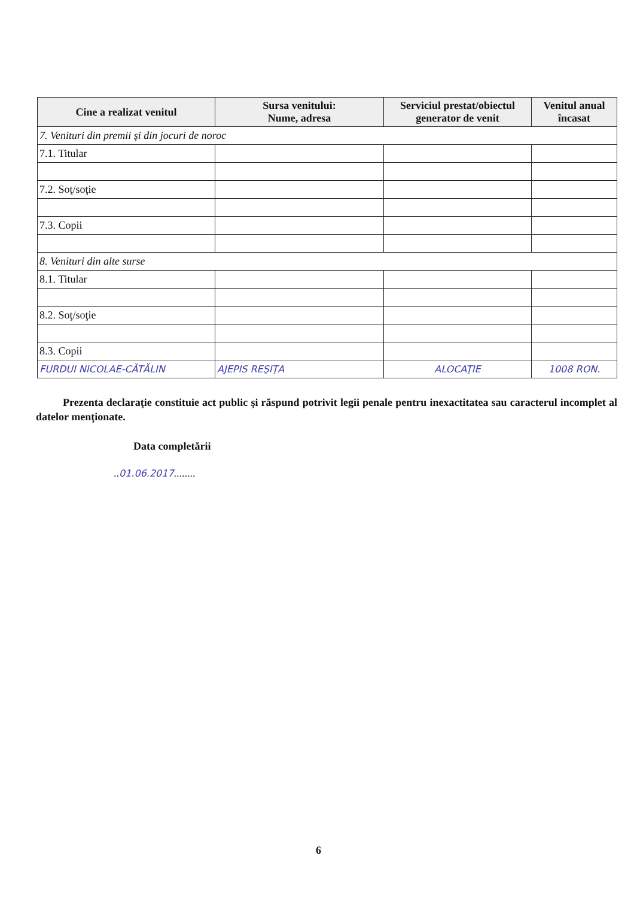| Cine a realizat venitul | Sursa venitului: Nume, adresa | Serviciul prestat/obiectul generator de venit | Venitul anual încasat |
| --- | --- | --- | --- |
| 7. Venituri din premii şi din jocuri de noroc | | | |
| 7.1. Titular | | | |
| 7.2. Soţ/soţie | | | |
| 7.3. Copii | | | |
| 8. Venituri din alte surse | | | |
| 8.1. Titular | | | |
| 8.2. Soţ/soţie | | | |
| 8.3. Copii | | | |
| FURDUI NICOLAE-CĂTĂLIN | AJEPIS REŞIŢA | ALOCAŢIE | 1008 RON. |
Prezenta declaraţie constituie act public şi răspund potrivit legii penale pentru inexactitatea sau caracterul incomplet al datelor menţionate.
Data completării
..01.06.2017........
6